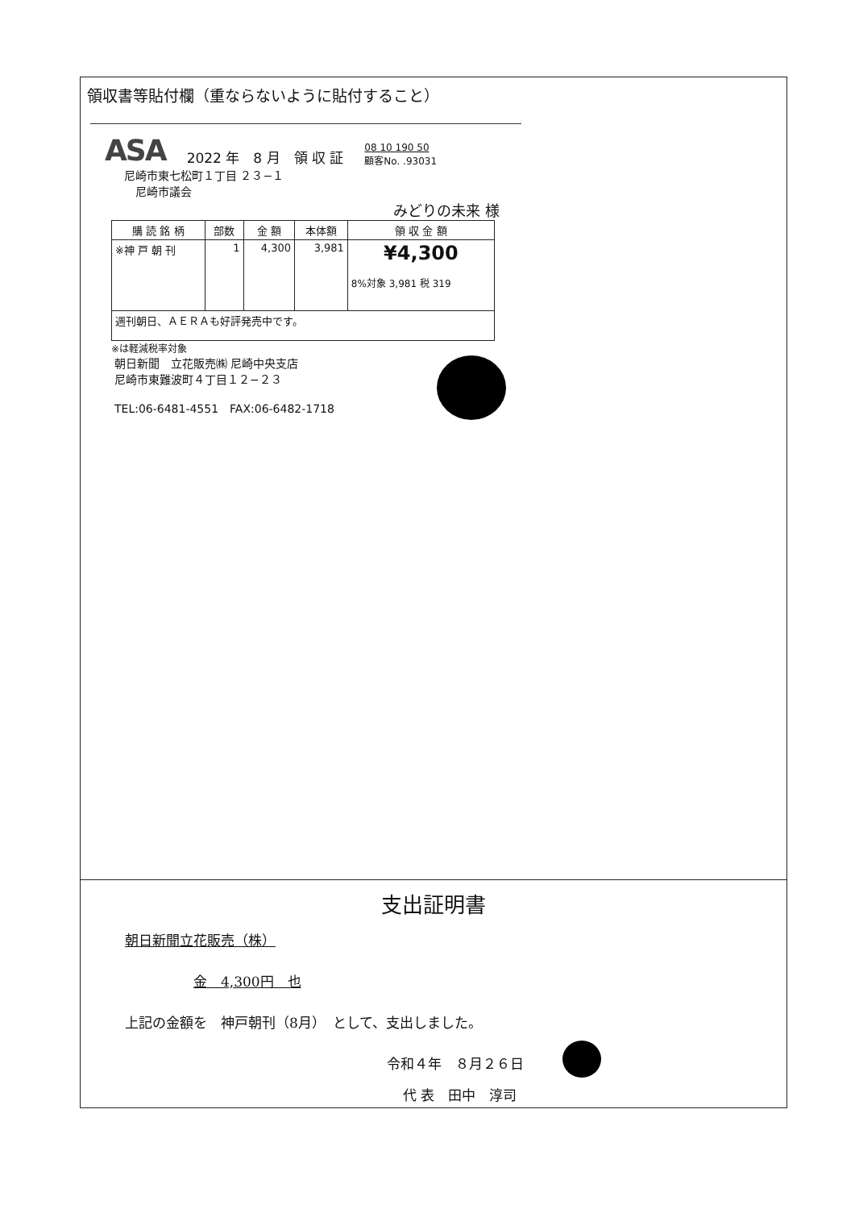領収書等貼付欄（重ならないように貼付すること）
ASA 2022 年　8 月　領 収 証 08 10 190 50
顧客No. .93031
尼崎市東七松町１丁目 ２３−１
　尼崎市議会
みどりの未来 様
| 購 読 銘 柄 | 部数 | 金 額 | 本体額 | 領 収 金 額 |
| --- | --- | --- | --- | --- |
| ※神 戸 朝 刊 | 1 | 4,300 | 3,981 | ¥4,300 8%対象 3,981 税 319 |
| 週刊朝日、ＡＥＲＡも好評発売中です。 | | | | |
※は軽減税率対象
朝日新聞　立花販売㈱ 尼崎中央支店
尼崎市東難波町４丁目１２−２３
TEL:06-6481-4551　FAX:06-6482-1718
支出証明書
朝日新聞立花販売（株）
金　4,300円　也
上記の金額を　神戸朝刊（8月）　として、支出しました。
令和４年　８月２６日
代 表　田中　淳司